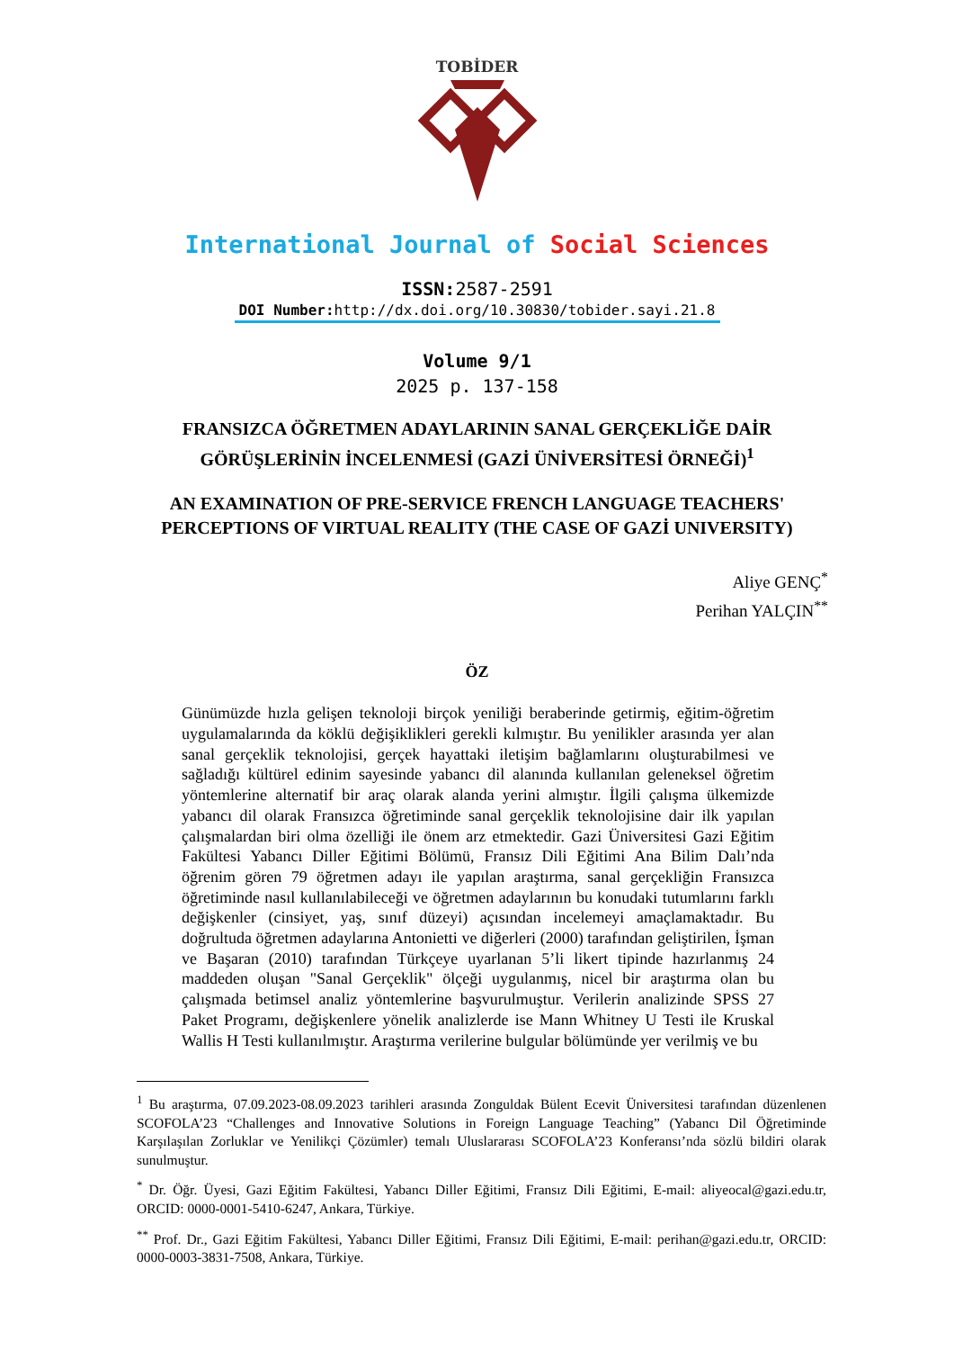TOBİDER
International Journal of Social Sciences
ISSN: 2587-2591
DOI Number: http://dx.doi.org/10.30830/tobider.sayi.21.8
Volume 9/1
2025 p. 137-158
FRANSIZCA ÖĞRETMEN ADAYLARININ SANAL GERÇEKLİĞE DAİR GÖRÜŞLERİNİN İNCELENMESİ (GAZİ ÜNİVERSİTESİ ÖRNEĞİ)<sup>1</sup>
AN EXAMINATION OF PRE-SERVICE FRENCH LANGUAGE TEACHERS' PERCEPTIONS OF VIRTUAL REALITY (THE CASE OF GAZİ UNIVERSITY)
Aliye GENÇ<sup>*</sup>
Perihan YALÇIN<sup>**</sup>
ÖZ
Günümüzde hızla gelişen teknoloji birçok yeniliği beraberinde getirmiş, eğitim-öğretim uygulamalarında da köklü değişiklikleri gerekli kılmıştır. Bu yenilikler arasında yer alan sanal gerçeklik teknolojisi, gerçek hayattaki iletişim bağlamlarını oluşturabilmesi ve sağladığı kültürel edinim sayesinde yabancı dil alanında kullanılan geleneksel öğretim yöntemlerine alternatif bir araç olarak alanda yerini almıştır. İlgili çalışma ülkemizde yabancı dil olarak Fransızca öğretiminde sanal gerçeklik teknolojisine dair ilk yapılan çalışmalardan biri olma özelliği ile önem arz etmektedir. Gazi Üniversitesi Gazi Eğitim Fakültesi Yabancı Diller Eğitimi Bölümü, Fransız Dili Eğitimi Ana Bilim Dalı’nda öğrenim gören 79 öğretmen adayı ile yapılan araştırma, sanal gerçekliğin Fransızca öğretiminde nasıl kullanılabileceği ve öğretmen adaylarının bu konudaki tutumlarını farklı değişkenler (cinsiyet, yaş, sınıf düzeyi) açısından incelemeyi amaçlamaktadır. Bu doğrultuda öğretmen adaylarına Antonietti ve diğerleri (2000) tarafından geliştirilen, İşman ve Başaran (2010) tarafından Türkçeye uyarlanan 5’li likert tipinde hazırlanmış 24 maddeden oluşan "Sanal Gerçeklik" ölçeği uygulanmış, nicel bir araştırma olan bu çalışmada betimsel analiz yöntemlerine başvurulmuştur. Verilerin analizinde SPSS 27 Paket Programı, değişkenlere yönelik analizlerde ise Mann Whitney U Testi ile Kruskal Wallis H Testi kullanılmıştır. Araştırma verilerine bulgular bölümünde yer verilmiş ve bu
<sup>1</sup> Bu araştırma, 07.09.2023-08.09.2023 tarihleri arasında Zonguldak Bülent Ecevit Üniversitesi tarafından düzenlenen SCOFOLA’23 “Challenges and Innovative Solutions in Foreign Language Teaching” (Yabancı Dil Öğretiminde Karşılaşılan Zorluklar ve Yenilikçi Çözümler) temalı Uluslararası SCOFOLA’23 Konferansı’nda sözlü bildiri olarak sunulmuştur.
<sup>*</sup> Dr. Öğr. Üyesi, Gazi Eğitim Fakültesi, Yabancı Diller Eğitimi, Fransız Dili Eğitimi, E-mail: aliyeocal@gazi.edu.tr, ORCID: 0000-0001-5410-6247, Ankara, Türkiye.
<sup>**</sup> Prof. Dr., Gazi Eğitim Fakültesi, Yabancı Diller Eğitimi, Fransız Dili Eğitimi, E-mail: perihan@gazi.edu.tr, ORCID: 0000-0003-3831-7508, Ankara, Türkiye.